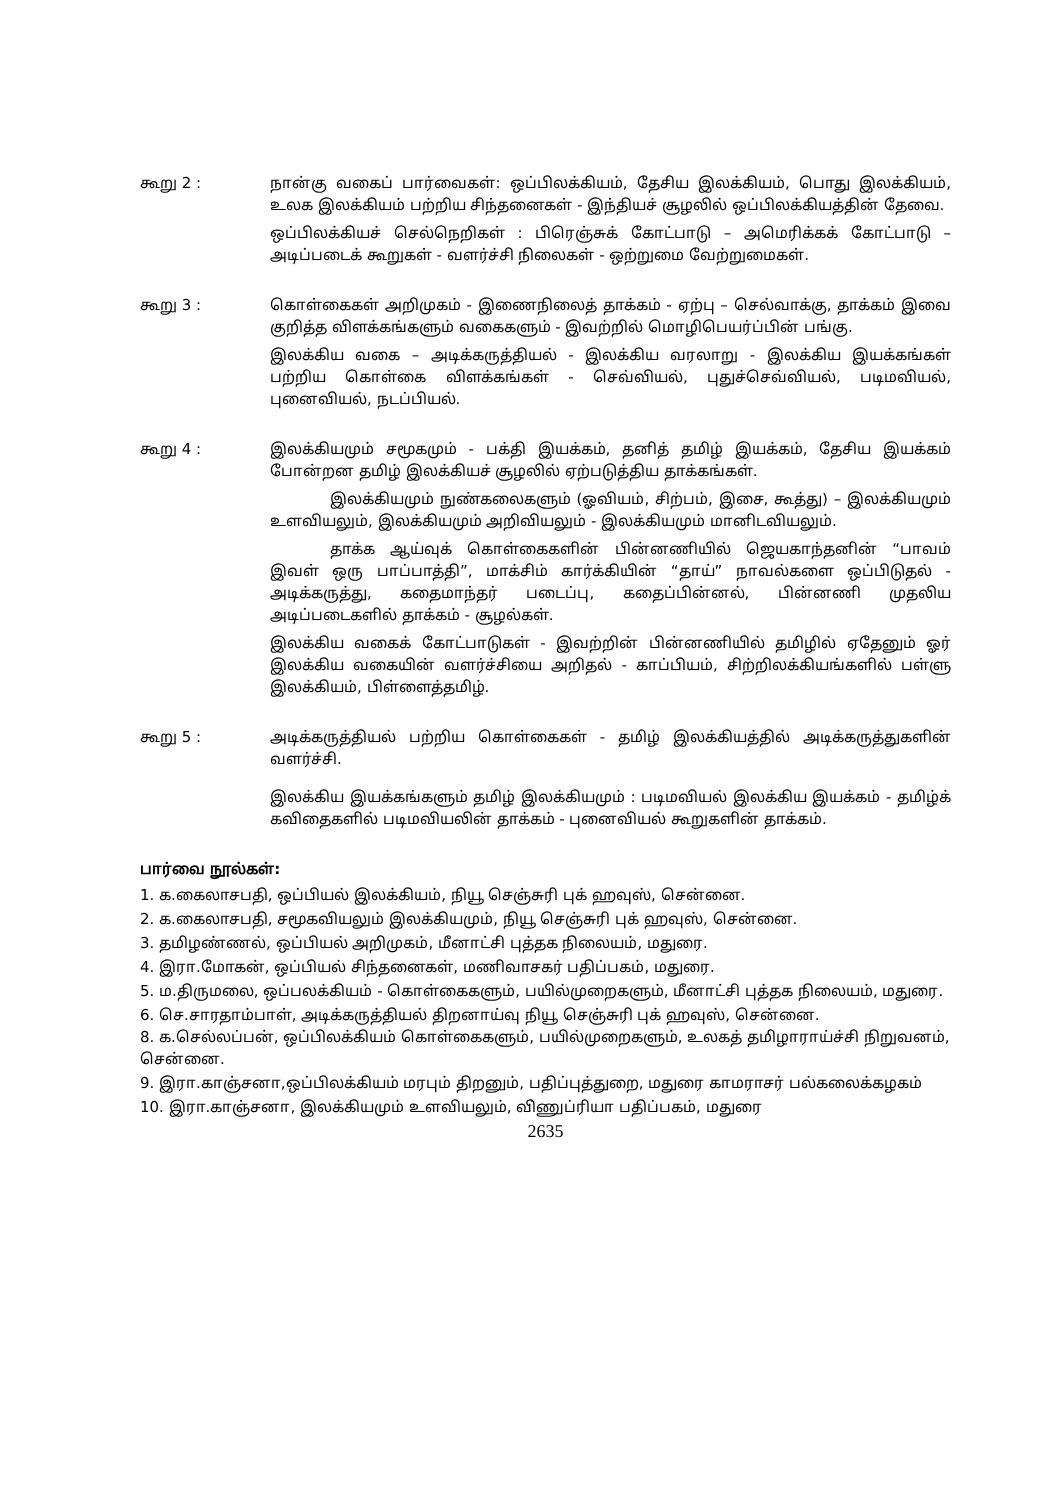கூறு 2 : நான்கு வகைப் பார்வைகள்: ஒப்பிலக்கியம், தேசிய இலக்கியம், பொது இலக்கியம், உலக இலக்கியம் பற்றிய சிந்தனைகள் - இந்தியச் சூழலில் ஒப்பிலக்கியத்தின் தேவை.
ஒப்பிலக்கியச் செல்நெறிகள் : பிரெஞ்சுக் கோட்பாடு – அமெரிக்கக் கோட்பாடு – அடிப்படைக் கூறுகள் - வளர்ச்சி நிலைகள் - ஒற்றுமை வேற்றுமைகள்.
கூறு 3 : கொள்கைகள் அறிமுகம் - இணைநிலைத் தாக்கம் - ஏற்பு – செல்வாக்கு, தாக்கம் இவை குறித்த விளக்கங்களும் வகைகளும் - இவற்றில் மொழிபெயர்ப்பின் பங்கு.
இலக்கிய வகை – அடிக்கருத்தியல் - இலக்கிய வரலாறு - இலக்கிய இயக்கங்கள் பற்றிய கொள்கை விளக்கங்கள் - செவ்வியல், புதுச்செவ்வியல், படிமவியல், புனைவியல், நடப்பியல்.
கூறு 4 : இலக்கியமும் சமூகமும் - பக்தி இயக்கம், தனித் தமிழ் இயக்கம், தேசிய இயக்கம் போன்றன தமிழ் இலக்கியச் சூழலில் ஏற்படுத்திய தாக்கங்கள்.
இலக்கியமும் நுண்கலைகளும் (ஓவியம், சிற்பம், இசை, கூத்து) – இலக்கியமும் உளவியலும், இலக்கியமும் அறிவியலும் - இலக்கியமும் மானிடவியலும்.
தாக்க ஆய்வுக் கொள்கைகளின் பின்னணியில் ஜெயகாந்தனின் “பாவம் இவள் ஒரு பாப்பாத்தி”, மாக்சிம் கார்க்கியின் “தாய்” நாவல்களை ஒப்பிடுதல் - அடிக்கருத்து, கதைமாந்தர் படைப்பு, கதைப்பின்னல், பின்னணி முதலிய அடிப்படைகளில் தாக்கம் - சூழல்கள்.
இலக்கிய வகைக் கோட்பாடுகள் - இவற்றின் பின்னணியில் தமிழில் ஏதேனும் ஓர் இலக்கிய வகையின் வளர்ச்சியை அறிதல் - காப்பியம், சிற்றிலக்கியங்களில் பள்ளு இலக்கியம், பிள்ளைத்தமிழ்.
கூறு 5 : அடிக்கருத்தியல் பற்றிய கொள்கைகள் - தமிழ் இலக்கியத்தில் அடிக்கருத்துகளின் வளர்ச்சி.
இலக்கிய இயக்கங்களும் தமிழ் இலக்கியமும் : படிமவியல் இலக்கிய இயக்கம் - தமிழ்க் கவிதைகளில் படிமவியலின் தாக்கம் - புனைவியல் கூறுகளின் தாக்கம்.
பார்வை நூல்கள்:
1. க.கைலாசபதி, ஒப்பியல் இலக்கியம், நியூ செஞ்சுரி புக் ஹவுஸ், சென்னை.
2. க.கைலாசபதி, சமூகவியலும் இலக்கியமும், நியூ செஞ்சுரி புக் ஹவுஸ், சென்னை.
3. தமிழண்ணல், ஒப்பியல் அறிமுகம், மீனாட்சி புத்தக நிலையம், மதுரை.
4. இரா.மோகன், ஒப்பியல் சிந்தனைகள், மணிவாசகர் பதிப்பகம், மதுரை.
5. ம.திருமலை, ஒப்பலக்கியம் - கொள்கைகளும், பயில்முறைகளும், மீனாட்சி புத்தக நிலையம், மதுரை.
6. செ.சாரதாம்பாள், அடிக்கருத்தியல் திறனாய்வு நியூ செஞ்சுரி புக் ஹவுஸ், சென்னை.
8. க.செல்லப்பன், ஒப்பிலக்கியம் கொள்கைகளும், பயில்முறைகளும், உலகத் தமிழாராய்ச்சி நிறுவனம், சென்னை.
9. இரா.காஞ்சனா,ஒப்பிலக்கியம் மரபும் திறனும், பதிப்புத்துறை, மதுரை காமராசர் பல்கலைக்கழகம்
10. இரா.காஞ்சனா, இலக்கியமும் உளவியலும், வி்ணுப்ரியா பதிப்பகம், மதுரை
2635